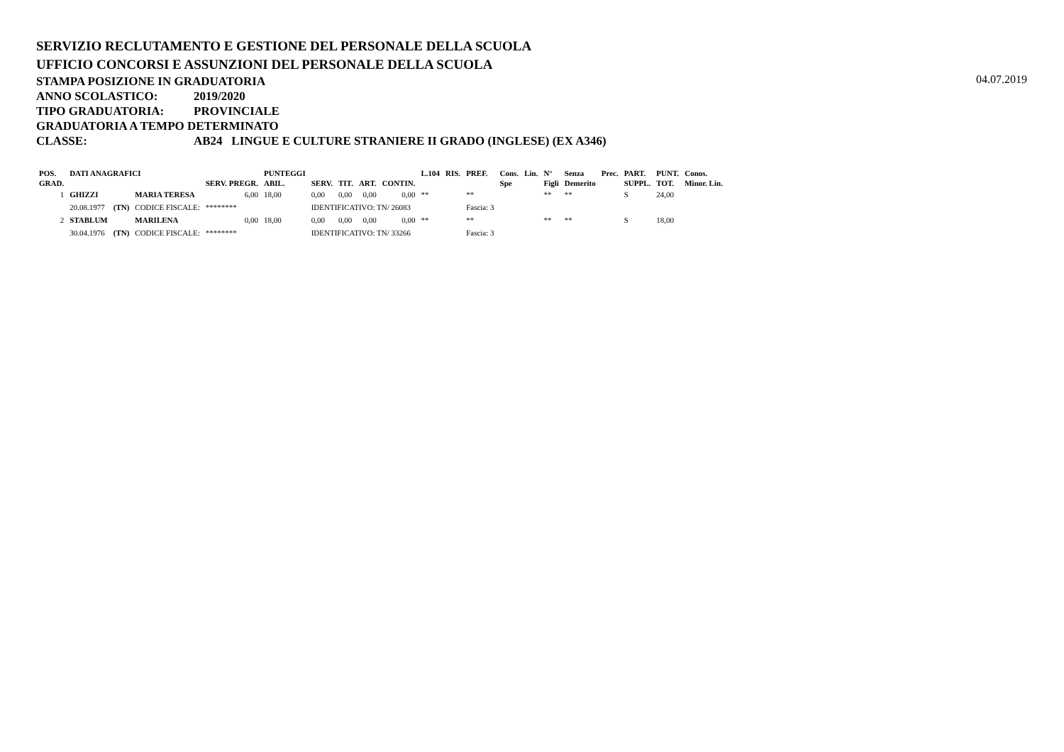SERVIZIO RECLUTAMENTO E GESTIONE DEL PERSONALE DELLA SCUOLA
UFFICIO CONCORSI E ASSUNZIONI DEL PERSONALE DELLA SCUOLA
STAMPA POSIZIONE IN GRADUATORIA
04.07.2019
ANNO SCOLASTICO: 2019/2020
TIPO GRADUATORIA: PROVINCIALE
GRADUATORIA A TEMPO DETERMINATO
CLASSE: AB24 LINGUE E CULTURE STRANIERE II GRADO (INGLESE) (EX A346)
| POS. GRAD. | DATI ANAGRAFICI | | | SERV. PREGR. | PUNTEGGI ABIL. | SERV. | TIT. | ART. | CONTIN. | L.104 | RIS. | PREF. | Cons. Spe | Lin. | N° Figli | Senza Demerito | Prec. | PART. SUPPL. | PUNT. TOT. | Conos. Minor. Lin. |
| --- | --- | --- | --- | --- | --- | --- | --- | --- | --- | --- | --- | --- | --- | --- | --- | --- | --- | --- | --- | --- |
| 1 | GHIZZI | | MARIA TERESA | 6,00 | 18,00 | 0,00 | 0,00 | 0,00 | 0,00 | ** | | ** | | | ** | ** | | S | 24,00 | |
| | 20.08.1977 | (TN) | CODICE FISCALE: | ******** | | IDENTIFICATIVO: TN/ 26083 | | | | | | Fascia: 3 | | | | | | | | |
| 2 | STABLUM | | MARILENA | 0,00 | 18,00 | 0,00 | 0,00 | 0,00 | 0,00 | ** | | ** | | | ** | ** | | S | 18,00 | |
| | 30.04.1976 | (TN) | CODICE FISCALE: | ******** | | IDENTIFICATIVO: TN/ 33266 | | | | | | Fascia: 3 | | | | | | | | |